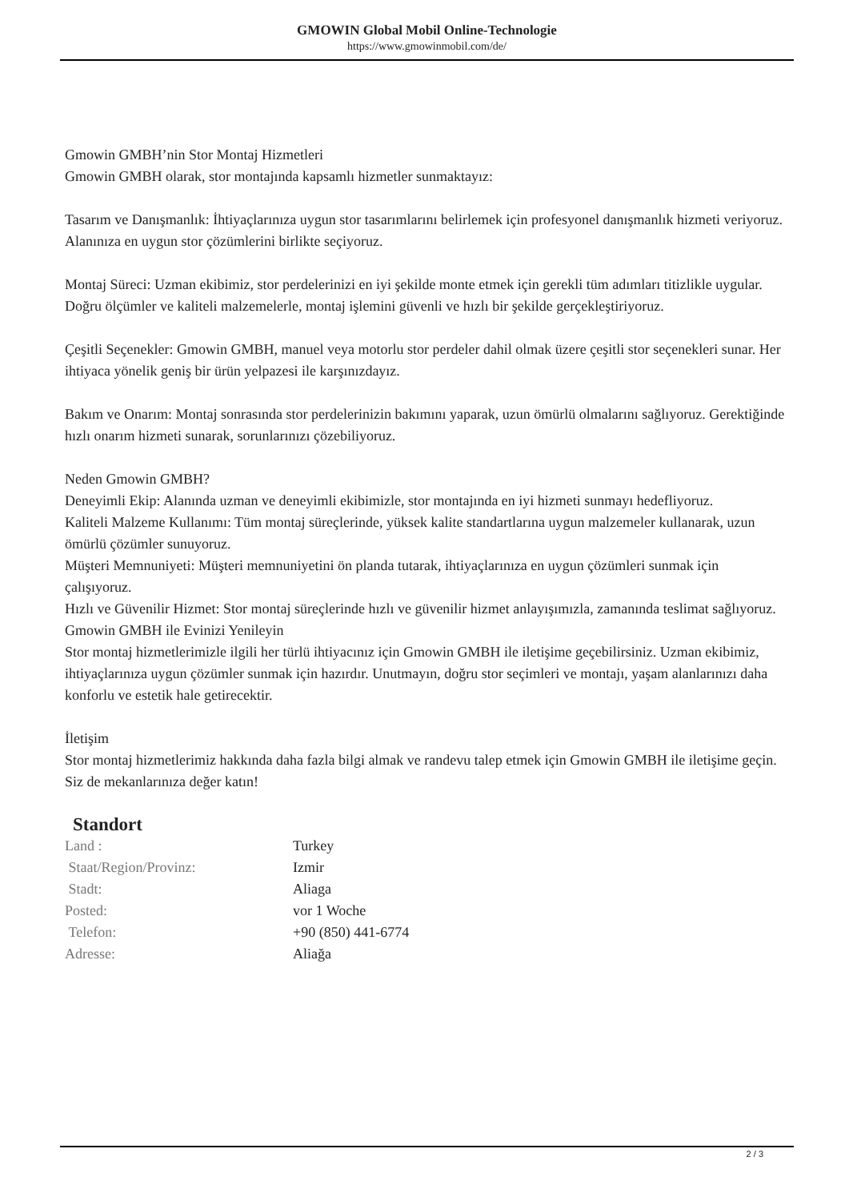GMOWIN Global Mobil Online-Technologie
https://www.gmowinmobil.com/de/
Gmowin GMBH’nin Stor Montaj Hizmetleri
Gmowin GMBH olarak, stor montajında kapsamlı hizmetler sunmaktayız:
Tasarım ve Danışmanlık: İhtiyaçlarınıza uygun stor tasarımlarını belirlemek için profesyonel danışmanlık hizmeti veriyoruz. Alanınıza en uygun stor çözümlerini birlikte seçiyoruz.
Montaj Süreci: Uzman ekibimiz, stor perdelerinizi en iyi şekilde monte etmek için gerekli tüm adımları titizlikle uygular. Doğru ölçümler ve kaliteli malzemelerle, montaj işlemini güvenli ve hızlı bir şekilde gerçekleştiriyoruz.
Çeşitli Seçenekler: Gmowin GMBH, manuel veya motorlu stor perdeler dahil olmak üzere çeşitli stor seçenekleri sunar. Her ihtiyaca yönelik geniş bir ürün yelpazesi ile karşınızdayız.
Bakım ve Onarım: Montaj sonrasında stor perdelerinizin bakımını yaparak, uzun ömürlü olmalarını sağlıyoruz. Gerektiğinde hızlı onarım hizmeti sunarak, sorunlarınızı çözebiliyoruz.
Neden Gmowin GMBH?
Deneyimli Ekip: Alanında uzman ve deneyimli ekibimizle, stor montajında en iyi hizmeti sunmayı hedefliyoruz.
Kaliteli Malzeme Kullanımı: Tüm montaj süreçlerinde, yüksek kalite standartlarına uygun malzemeler kullanarak, uzun ömürlü çözümler sunuyoruz.
Müşteri Memnuniyeti: Müşteri memnuniyetini ön planda tutarak, ihtiyaçlarınıza en uygun çözümleri sunmak için çalışıyoruz.
Hızlı ve Güvenilir Hizmet: Stor montaj süreçlerinde hızlı ve güvenilir hizmet anlayışımızla, zamanında teslimat sağlıyoruz.
Gmowin GMBH ile Evinizi Yenileyin
Stor montaj hizmetlerimizle ilgili her türlü ihtiyacınız için Gmowin GMBH ile iletişime geçebilirsiniz. Uzman ekibimiz, ihtiyaçlarınıza uygun çözümler sunmak için hazırdır. Unutmayın, doğru stor seçimleri ve montajı, yaşam alanlarınızı daha konforlu ve estetik hale getirecektir.
İletişim
Stor montaj hizmetlerimiz hakkında daha fazla bilgi almak ve randevu talep etmek için Gmowin GMBH ile iletişime geçin. Siz de mekanlarınıza değer katın!
Standort
| Land : | Turkey |
| Staat/Region/Provinz: | Izmir |
| Stadt: | Aliaga |
| Posted: | vor 1 Woche |
| Telefon: | +90 (850) 441-6774 |
| Adresse: | Aliağa |
2 / 3